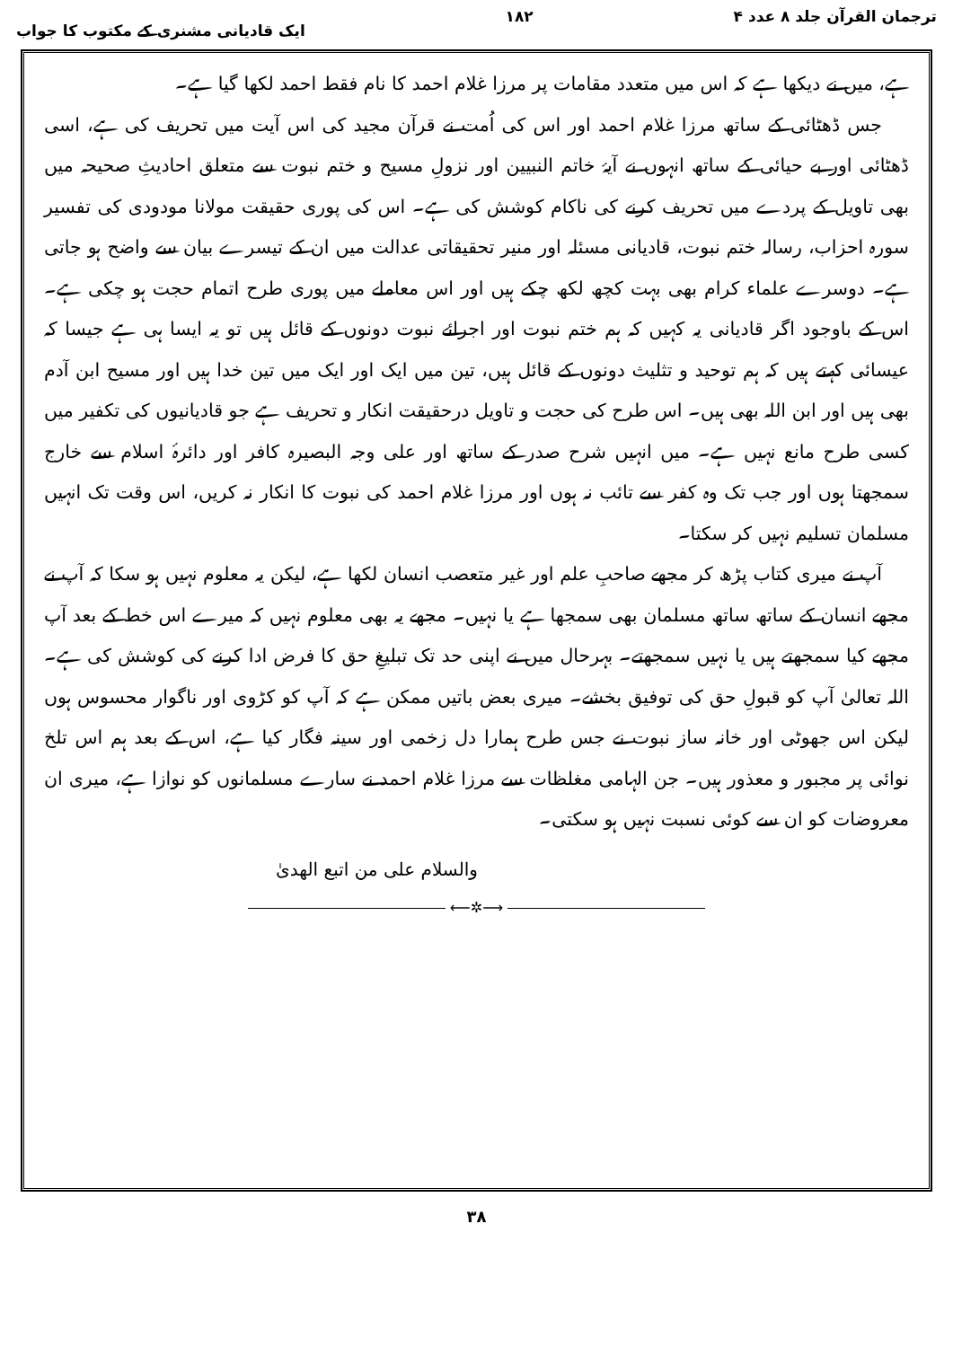ترجمان القرآن جلد ۸ عدد ۴ ۱۸۲ ایک قادیانی مشنری کے مکتوب کا جواب
ہے، میں نے دیکھا ہے کہ اس میں متعدد مقامات پر مرزا غلام احمد کا نام فقط احمد لکھا گیا ہے۔
جس ڈھٹائی کے ساتھ مرزا غلام احمد اور اس کی اُمت نے قرآن مجید کی اس آیت میں تحریف کی ہے، اسی ڈھٹائی اور بے حیائی کے ساتھ انہوں نے آیۂ خاتم النبیین اور نزولِ مسیح و ختم نبوت سے متعلق احادیثِ صحیحہ میں بھی تاویل کے پردے میں تحریف کرنے کی ناکام کوشش کی ہے۔ اس کی پوری حقیقت مولانا مودودی کی تفسیر سورہ احزاب، رسالہ ختم نبوت، قادیانی مسئلہ اور منیر تحقیقاتی عدالت میں ان کے تیسرے بیان سے واضح ہو جاتی ہے۔ دوسرے علماء کرام بھی بہت کچھ لکھ چکے ہیں اور اس معاملے میں پوری طرح اتمام حجت ہو چکی ہے۔ اس کے باوجود اگر قادیانی یہ کہیں کہ ہم ختم نبوت اور اجرائے نبوت دونوں کے قائل ہیں تو یہ ایسا ہی ہے جیسا کہ عیسائی کہتے ہیں کہ ہم توحید و تثلیث دونوں کے قائل ہیں، تین میں ایک اور ایک میں تین خدا ہیں اور مسیح ابن آدم بھی ہیں اور ابن اللہ بھی ہیں۔ اس طرح کی حجت و تاویل درحقیقت انکار و تحریف ہے جو قادیانیوں کی تکفیر میں کسی طرح مانع نہیں ہے۔ میں انہیں شرح صدر کے ساتھ اور علی وجہ البصیرہ کافر اور دائرۂ اسلام سے خارج سمجھتا ہوں اور جب تک وہ کفر سے تائب نہ ہوں اور مرزا غلام احمد کی نبوت کا انکار نہ کریں، اس وقت تک انہیں مسلمان تسلیم نہیں کر سکتا۔
آپ نے میری کتاب پڑھ کر مجھے صاحبِ علم اور غیر متعصب انسان لکھا ہے، لیکن یہ معلوم نہیں ہو سکا کہ آپ نے مجھے انسان کے ساتھ ساتھ مسلمان بھی سمجھا ہے یا نہیں۔ مجھے یہ بھی معلوم نہیں کہ میرے اس خط کے بعد آپ مجھے کیا سمجھتے ہیں یا نہیں سمجھتے۔ بہرحال میں نے اپنی حد تک تبلیغِ حق کا فرض ادا کرنے کی کوشش کی ہے۔ اللہ تعالیٰ آپ کو قبولِ حق کی توفیق بخشے۔ میری بعض باتیں ممکن ہے کہ آپ کو کڑوی اور ناگوار محسوس ہوں لیکن اس جھوٹی اور خانہ ساز نبوت نے جس طرح ہمارا دل زخمی اور سینہ فگار کیا ہے، اس کے بعد ہم اس تلخ نوائی پر مجبور و معذور ہیں۔ جن الہامی مغلظات سے مرزا غلام احمد نے سارے مسلمانوں کو نوازا ہے، میری ان معروضات کو ان سے کوئی نسبت نہیں ہو سکتی۔
والسلام علی من اتبع الھدیٰ
⟶✲⟵
۳۸